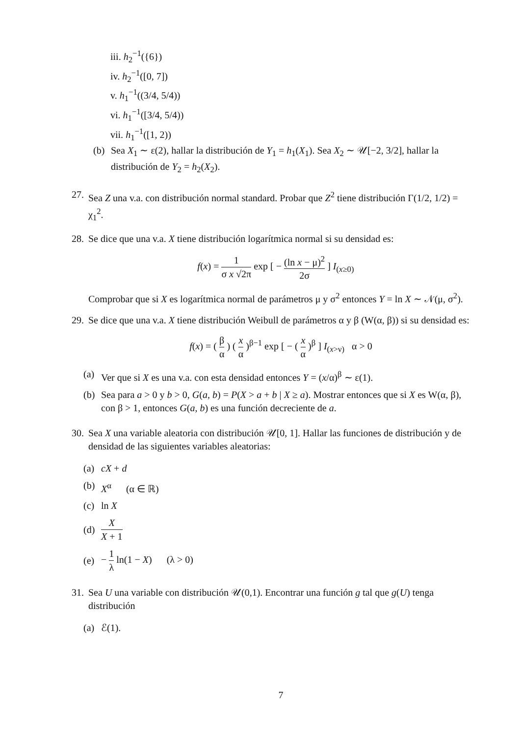iii. h<sub>2</sub><sup>−1</sup>({6})
iv. h<sub>2</sub><sup>−1</sup>([0, 7])
v. h<sub>1</sub><sup>−1</sup>((3/4, 5/4))
vi. h<sub>1</sub><sup>−1</sup>([3/4, 5/4))
vii. h<sub>1</sub><sup>−1</sup>([1, 2))
(b) Sea X<sub>1</sub> ∼ ε(2), hallar la distribución de Y<sub>1</sub> = h<sub>1</sub>(X<sub>1</sub>). Sea X<sub>2</sub> ∼ 𝒰[−2, 3/2], hallar la distribución de Y<sub>2</sub> = h<sub>2</sub>(X<sub>2</sub>).
27. Sea Z una v.a. con distribución normal standard. Probar que Z<sup>2</sup> tiene distribución Γ(1/2, 1/2) = χ<sub>1</sub><sup>2</sup>.
28.
Se dice que una v.a. X tiene distribución logarítmica normal si su densidad es:
f(x) = 1 σ x √2π exp [ − (ln x − μ)<sup>2</sup> 2σ ] I<sub>(x≥0)</sub>
Comprobar que si X es logarítmica normal de parámetros μ y σ<sup>2</sup> entonces Y = ln X ∼ 𝒩(μ, σ<sup>2</sup>).
29.
Se dice que una v.a. X tiene distribución Weibull de parámetros α y β (W(α, β)) si su densidad es:
f(x) = ( β α ) ( x α )<sup>β−1</sup> exp [ − ( x α )<sup>β</sup> ] I<sub>(x>ν)</sub> α > 0
(a) Ver que si X es una v.a. con esta densidad entonces Y = (x/α)<sup>β</sup> ∼ ε(1).
(b) Sea para a > 0 y b > 0, G(a, b) = P(X > a + b | X ≥ a). Mostrar entonces que si X es W(α, β), con β > 1, entonces G(a, b) es una función decreciente de a.
30.
Sea X una variable aleatoria con distribución 𝒰[0, 1]. Hallar las funciones de distribución y de densidad de las siguientes variables aleatorias:
(a) cX + d
(b) X<sup>α</sup> (α ∈ ℝ)
(c) ln X
(d) X X + 1
(e) − 1 λ ln(1 − X) (λ > 0)
31.
Sea U una variable con distribución 𝒰(0,1). Encontrar una función g tal que g(U) tenga distribución
(a) ℰ(1).
7